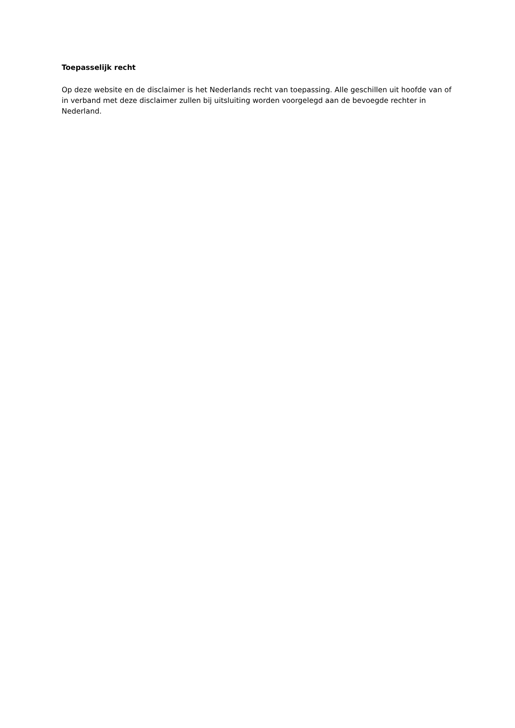Toepasselijk recht
Op deze website en de disclaimer is het Nederlands recht van toepassing. Alle geschillen uit hoofde van of in verband met deze disclaimer zullen bij uitsluiting worden voorgelegd aan de bevoegde rechter in Nederland.